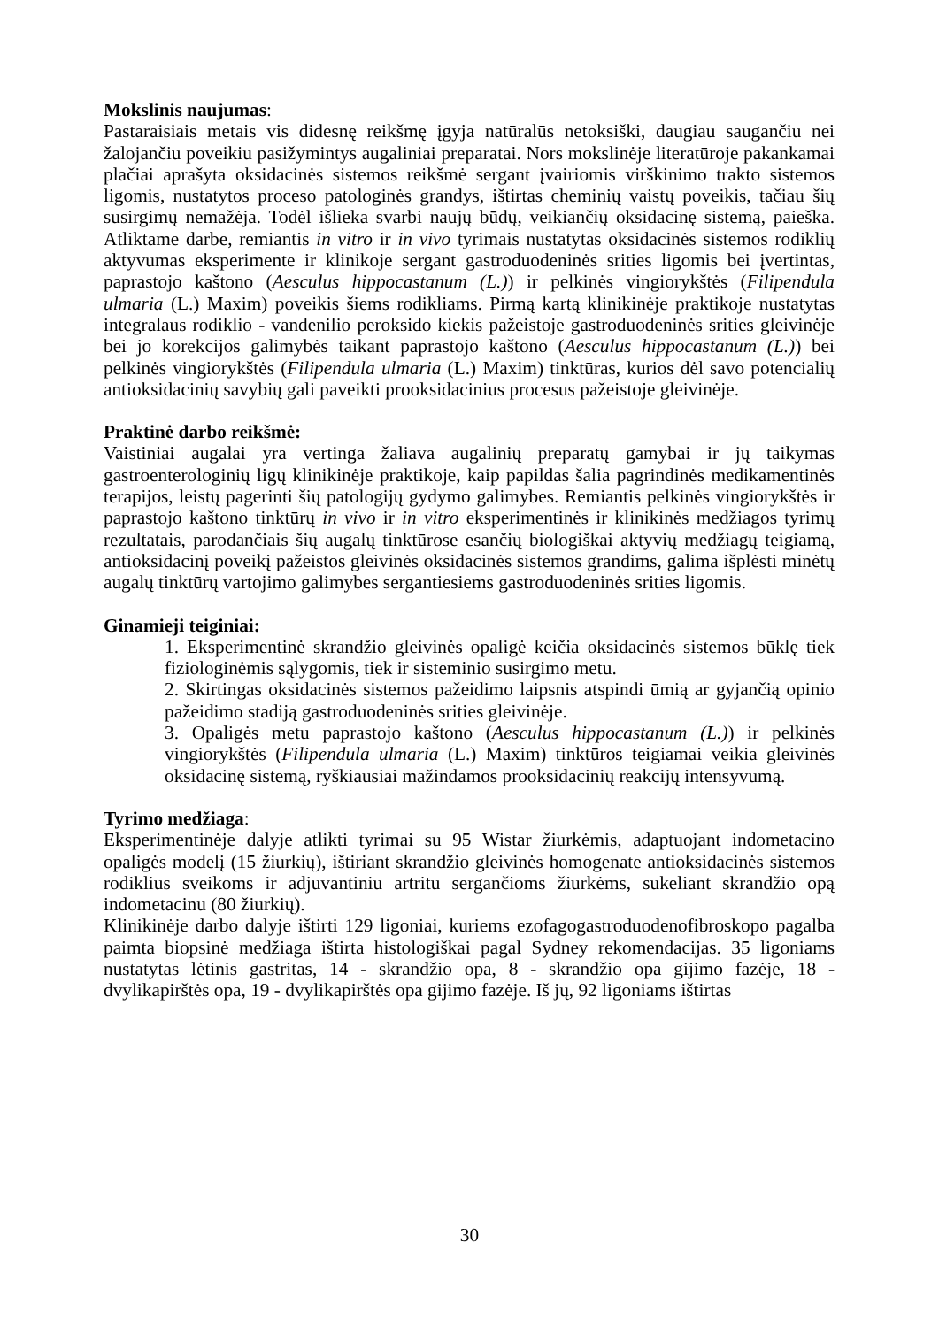Mokslinis naujumas:
Pastaraisiais metais vis didesnę reikšmę įgyja natūralūs netoksiški, daugiau saugančiu nei žalojančiu poveikiu pasižymintys augaliniai preparatai. Nors mokslinėje literatūroje pakankamai plačiai aprašyta oksidacinės sistemos reikšmė sergant įvairiomis virškinimo trakto sistemos ligomis, nustatytos proceso patologinės grandys, ištirtas cheminių vaistų poveikis, tačiau šių susirgimų nemažėja. Todėl išlieka svarbi naujų būdų, veikiančių oksidacinę sistemą, paieška. Atliktame darbe, remiantis in vitro ir in vivo tyrimais nustatytas oksidacinės sistemos rodiklių aktyvumas eksperimente ir klinikoje sergant gastroduodeninės srities ligomis bei įvertintas, paprastojo kaštono (Aesculus hippocastanum (L.)) ir pelkinės vingiorykštės (Filipendula ulmaria (L.) Maxim) poveikis šiems rodikliams. Pirmą kartą klinikinėje praktikoje nustatytas integralaus rodiklio - vandenilio peroksido kiekis pažeistoje gastroduodeninės srities gleivinėje bei jo korekcijos galimybės taikant paprastojo kaštono (Aesculus hippocastanum (L.)) bei pelkinės vingiorykštės (Filipendula ulmaria (L.) Maxim) tinktūras, kurios dėl savo potencialių antioksidacinių savybių gali paveikti prooksidacinius procesus pažeistoje gleivinėje.
Praktinė darbo reikšmė:
Vaistiniai augalai yra vertinga žaliava augalinių preparatų gamybai ir jų taikymas gastroenterologinių ligų klinikinėje praktikoje, kaip papildas šalia pagrindinės medikamentinės terapijos, leistų pagerinti šių patologijų gydymo galimybes. Remiantis pelkinės vingiorykštės ir paprastojo kaštono tinktūrų in vivo ir in vitro eksperimentinės ir klinikinės medžiagos tyrimų rezultatais, parodančiais šių augalų tinktūrose esančių biologiškai aktyvių medžiagų teigiamą, antioksidacinį poveikį pažeistos gleivinės oksidacinės sistemos grandims, galima išplėsti minėtų augalų tinktūrų vartojimo galimybes sergantiesiems gastroduodeninės srities ligomis.
Ginamieji teiginiai:
1. Eksperimentinė skrandžio gleivinės opaligė keičia oksidacinės sistemos būklę tiek fiziologinėmis sąlygomis, tiek ir sisteminio susirgimo metu.
2. Skirtingas oksidacinės sistemos pažeidimo laipsnis atspindi ūmią ar gyjančią opinio pažeidimo stadiją gastroduodeninės srities gleivinėje.
3. Opaligės metu paprastojo kaštono (Aesculus hippocastanum (L.)) ir pelkinės vingiorykštės (Filipendula ulmaria (L.) Maxim) tinktūros teigiamai veikia gleivinės oksidacinę sistemą, ryškiausiai mažindamos prooksidacinių reakcijų intensyvumą.
Tyrimo medžiaga:
Eksperimentinėje dalyje atlikti tyrimai su 95 Wistar žiurkėmis, adaptuojant indometacino opaligės modelį (15 žiurkių), ištiriant skrandžio gleivinės homogenate antioksidacinės sistemos rodiklius sveikoms ir adjuvantiniu artritu sergančioms žiurkėms, sukeliant skrandžio opą indometacinu (80 žiurkių).
Klinikinėje darbo dalyje ištirti 129 ligoniai, kuriems ezofagogastroduodenofibroskopo pagalba paimta biopsinė medžiaga ištirta histologiškai pagal Sydney rekomendacijas. 35 ligoniams nustatytas lėtinis gastritas, 14 - skrandžio opa, 8 - skrandžio opa gijimo fazėje, 18 - dvylikapirštės opa, 19 - dvylikapirštės opa gijimo fazėje. Iš jų, 92 ligoniams ištirtas
30